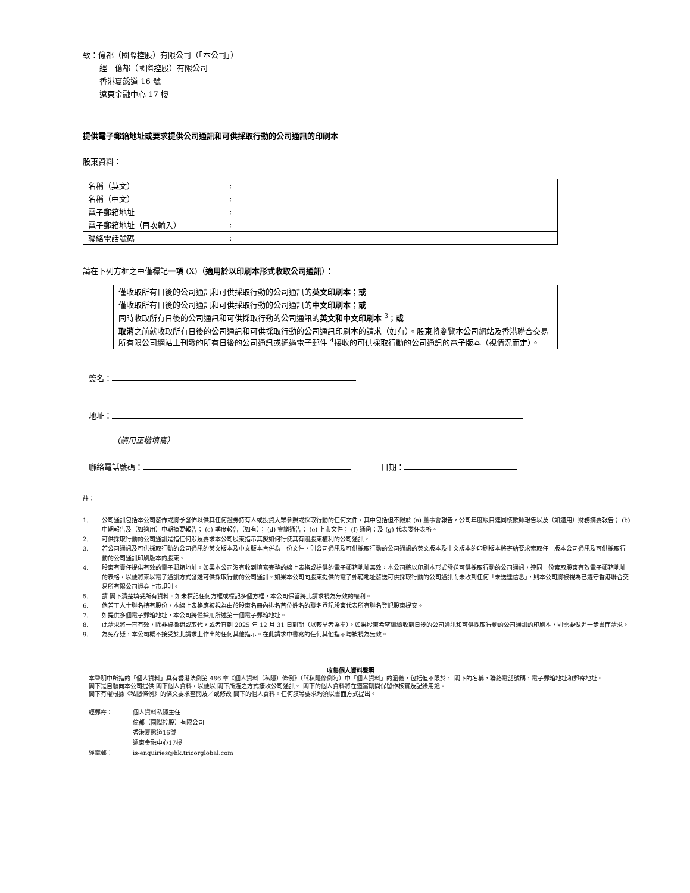致：億都（國際控股）有限公司（「本公司」）
經　億都（國際控股）有限公司
香港夏慤道 16 號
遠東金融中心 17 樓
提供電子郵箱地址或要求提供公司通訊和可供採取行動的公司通訊的印刷本
股東資料：
| 名稱（英文） | : | |
| 名稱（中文） | : | |
| 電子郵箱地址 | : | |
| 電子郵箱地址（再次輸入） | : | |
| 聯絡電話號碼 | : | |
請在下列方框之中僅標記一項 (X)（適用於以印刷本形式收取公司通訊）：
| | 僅收取所有日後的公司通訊和可供採取行動的公司通訊的 英文印刷本 ； 或 |
| | 僅收取所有日後的公司通訊和可供採取行動的公司通訊的 中文印刷本 ； 或 |
| | 同時收取所有日後的公司通訊和可供採取行動的公司通訊的 英文和中文印刷本 <sup>3</sup>； 或 |
| | 取消 之前就收取所有日後的公司通訊和可供採取行動的公司通訊印刷本的請求（如有）。股東將瀏覽本公司網站及香港聯合交易所有限公司網站上刊發的所有日後的公司通訊或通過電子郵件 <sup>4</sup>接收的可供採取行動的公司通訊的電子版本（視情況而定）。 |
簽名：
地址：
（請用正楷填寫）
聯絡電話號碼： 日期：
註：
1. 公司通訊包括本公司發佈或將予發佈以供其任何證券持有人或投資大眾參照或採取行動的任何文件，其中包括但不限於 (a) 董事會報告，公司年度賬目連同核數師報告以及（如適用）財務摘要報告； (b) 中期報告及（如適用）中期摘要報告； (c) 季度報告（如有）； (d) 會議通告； (e) 上市文件； (f) 通函；及 (g) 代表委任表格。
2. 可供採取行動的公司通訊是指任何涉及要求本公司股東指示其擬如何行使其有關股東權利的公司通訊。
3. 若公司通訊及可供採取行動的公司通訊的英文版本及中文版本合併為一份文件，則公司通訊及可供採取行動的公司通訊的英文版本及中文版本的印刷版本將寄給要求索取任一版本公司通訊及可供採取行動的公司通訊印刷版本的股東。
4. 股東有責任提供有效的電子郵箱地址。如果本公司沒有收到填寫完整的線上表格或提供的電子郵箱地址無效，本公司將以印刷本形式發送可供採取行動的公司通訊，連同一份索取股東有效電子郵箱地址的表格，以便將來以電子通訊方式發送可供採取行動的公司通訊。如果本公司向股東提供的電子郵箱地址發送可供採取行動的公司通訊而未收到任何「未送達信息」，則本公司將被視為已遵守香港聯合交易所有限公司證券上市規則。
5. 請 閣下清楚填妥所有資料。如未標記任何方框或標記多個方框，本公司保留將此請求視為無效的權利。
6. 倘若干人士聯名持有股份，本線上表格應被視為由於股東名冊內排名首位姓名的聯名登記股東代表所有聯名登記股東提交。
7. 如提供多個電子郵箱地址，本公司將僅採用所述第一個電子郵箱地址。
8. 此請求將一直有效，除非被撤銷或取代，或者直到 2025 年 12 月 31 日到期（以較早者為準）。如果股東希望繼續收到日後的公司通訊和可供採取行動的公司通訊的印刷本，則需要做進一步書面請求。
9. 為免存疑，本公司概不接受於此請求上作出的任何其他指示。在此請求中書寫的任何其他指示均被視為無效。
收集個人資料聲明
本聲明中所指的「個人資料」具有香港法例第 486 章《個人資料（私隱）條例》（「《私隱條例》」）中「個人資料」的涵義，包括但不限於， 閣下的名稱，聯絡電話號碼，電子郵箱地址和郵寄地址。
閣下是自願向本公司提供 閣下個人資料，以便以 閣下所選之方式接收公司通訊。 閣下的個人資料將在適當期間保留作核實及記錄用途。
閣下有權根據《私隱條例》的條文要求查閱及／或修改 閣下的個人資料。任何該等要求均須以書面方式提出。
經郵寄： 個人資料私隱主任
億都（國際控股）有限公司
香港夏慤道16號
遠東金融中心17樓
經電郵： is-enquiries@hk.tricorglobal.com